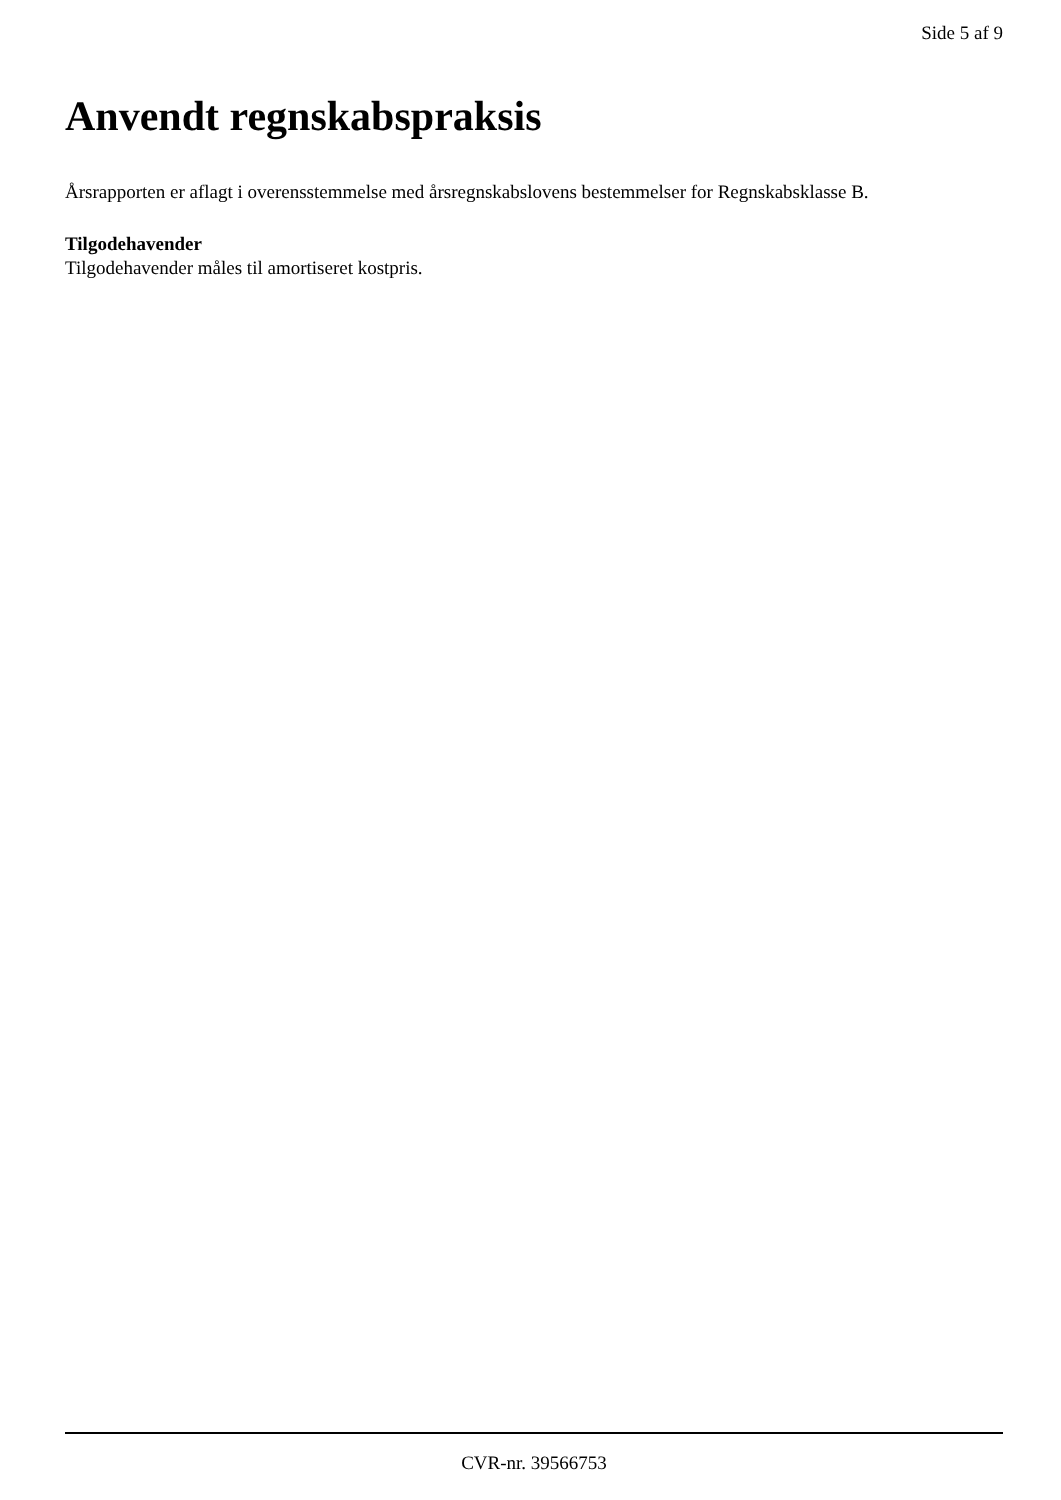Side 5 af 9
Anvendt regnskabspraksis
Årsrapporten er aflagt i overensstemmelse med årsregnskabslovens bestemmelser for Regnskabsklasse B.
Tilgodehavender
Tilgodehavender måles til amortiseret kostpris.
CVR-nr. 39566753